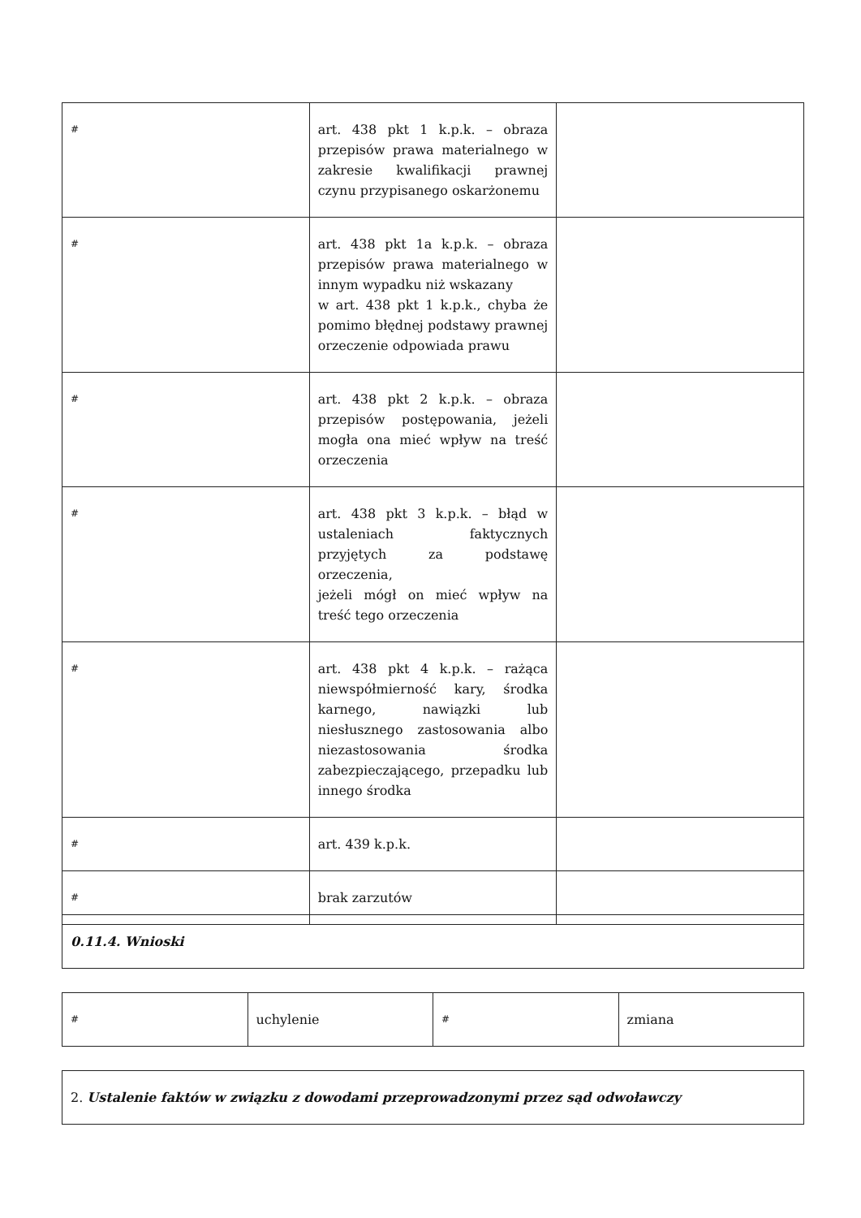| # | art. 438 pkt 1 k.p.k. – obraza przepisów prawa materialnego w zakresie kwalifikacji prawnej czynu przypisanego oskarżonemu | |
| # | art. 438 pkt 1a k.p.k. – obraza przepisów prawa materialnego w innym wypadku niż wskazany w art. 438 pkt 1 k.p.k., chyba że pomimo błędnej podstawy prawnej orzeczenie odpowiada prawu | |
| # | art. 438 pkt 2 k.p.k. – obraza przepisów postępowania, jeżeli mogła ona mieć wpływ na treść orzeczenia | |
| # | art. 438 pkt 3 k.p.k. – błąd w ustaleniach faktycznych przyjętych za podstawę orzeczenia, jeżeli mógł on mieć wpływ na treść tego orzeczenia | |
| # | art. 438 pkt 4 k.p.k. – rażąca niewspółmierność kary, środka karnego, nawiązki lub niesłusznego zastosowania albo niezastosowania środka zabezpieczającego, przepadku lub innego środka | |
| # | art. 439 k.p.k. | |
| # | brak zarzutów | |
| 0.11.4. Wnioski |
| # | uchylenie | # | zmiana |
| 2. Ustalenie faktów w związku z dowodami przeprowadzonymi przez sąd odwoławczy |